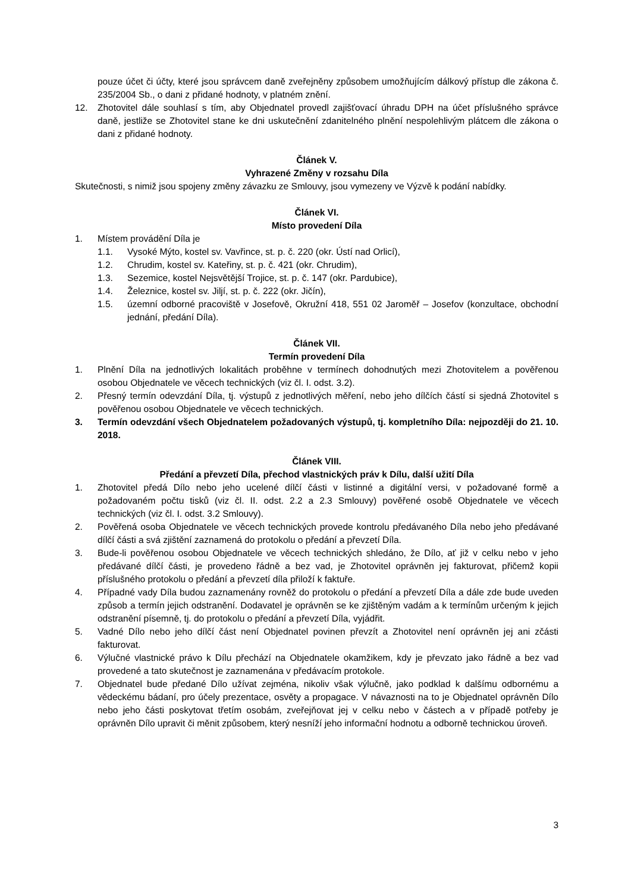pouze účet či účty, které jsou správcem daně zveřejněny způsobem umožňujícím dálkový přístup dle zákona č. 235/2004 Sb., o dani z přidané hodnoty, v platném znění.
12. Zhotovitel dále souhlasí s tím, aby Objednatel provedl zajišťovací úhradu DPH na účet příslušného správce daně, jestliže se Zhotovitel stane ke dni uskutečnění zdanitelného plnění nespolehlivým plátcem dle zákona o dani z přidané hodnoty.
Článek V.
Vyhrazené Změny v rozsahu Díla
Skutečnosti, s nimiž jsou spojeny změny závazku ze Smlouvy, jsou vymezeny ve Výzvě k podání nabídky.
Článek VI.
Místo provedení Díla
1. Místem provádění Díla je
1.1. Vysoké Mýto, kostel sv. Vavřince, st. p. č. 220 (okr. Ústí nad Orlicí),
1.2. Chrudim, kostel sv. Kateřiny, st. p. č. 421 (okr. Chrudim),
1.3. Sezemice, kostel Nejsvětější Trojice, st. p. č. 147 (okr. Pardubice),
1.4. Železnice, kostel sv. Jiljí, st. p. č. 222 (okr. Jičín),
1.5. územní odborné pracoviště v Josefově, Okružní 418, 551 02 Jaroměř – Josefov (konzultace, obchodní jednání, předání Díla).
Článek VII.
Termín provedení Díla
1. Plnění Díla na jednotlivých lokalitách proběhne v termínech dohodnutých mezi Zhotovitelem a pověřenou osobou Objednatele ve věcech technických (viz čl. I. odst. 3.2).
2. Přesný termín odevzdání Díla, tj. výstupů z jednotlivých měření, nebo jeho dílčích částí si sjedná Zhotovitel s pověřenou osobou Objednatele ve věcech technických.
3. Termín odevzdání všech Objednatelem požadovaných výstupů, tj. kompletního Díla: nejpozději do 21. 10. 2018.
Článek VIII.
Předání a převzetí Díla, přechod vlastnických práv k Dílu, další užití Díla
1. Zhotovitel předá Dílo nebo jeho ucelené dílčí části v listinné a digitální versi, v požadované formě a požadovaném počtu tisků (viz čl. II. odst. 2.2 a 2.3 Smlouvy) pověřené osobě Objednatele ve věcech technických (viz čl. I. odst. 3.2 Smlouvy).
2. Pověřená osoba Objednatele ve věcech technických provede kontrolu předávaného Díla nebo jeho předávané dílčí části a svá zjištění zaznamená do protokolu o předání a převzetí Díla.
3. Bude-li pověřenou osobou Objednatele ve věcech technických shledáno, že Dílo, ať již v celku nebo v jeho předávané dílčí části, je provedeno řádně a bez vad, je Zhotovitel oprávněn jej fakturovat, přičemž kopii příslušného protokolu o předání a převzetí díla přiloží k faktuře.
4. Případné vady Díla budou zaznamenány rovněž do protokolu o předání a převzetí Díla a dále zde bude uveden způsob a termín jejich odstranění. Dodavatel je oprávněn se ke zjištěným vadám a k termínům určeným k jejich odstranění písemně, tj. do protokolu o předání a převzetí Díla, vyjádřit.
5. Vadné Dílo nebo jeho dílčí část není Objednatel povinen převzít a Zhotovitel není oprávněn jej ani zčásti fakturovat.
6. Výlučné vlastnické právo k Dílu přechází na Objednatele okamžikem, kdy je převzato jako řádně a bez vad provedené a tato skutečnost je zaznamenána v předávacím protokole.
7. Objednatel bude předané Dílo užívat zejména, nikoliv však výlučně, jako podklad k dalšímu odbornému a vědeckému bádaní, pro účely prezentace, osvěty a propagace. V návaznosti na to je Objednatel oprávněn Dílo nebo jeho části poskytovat třetím osobám, zveřejňovat jej v celku nebo v částech a v případě potřeby je oprávněn Dílo upravit či měnit způsobem, který nesníží jeho informační hodnotu a odborně technickou úroveň.
3